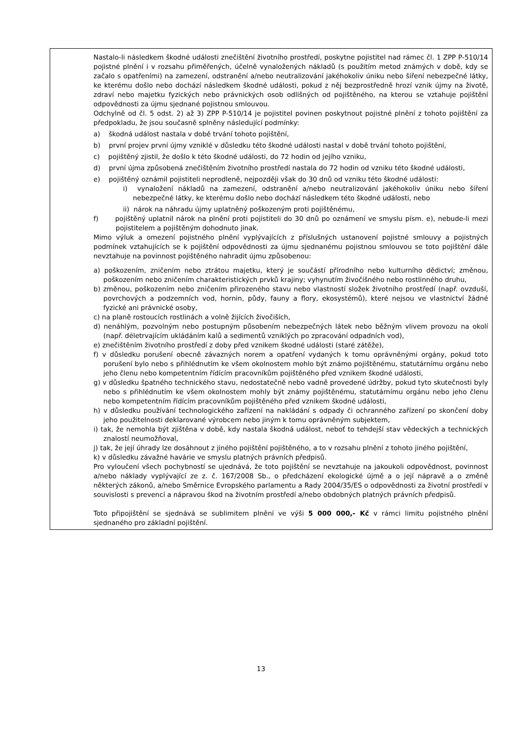| | Nastalo-li následkem škodné události znečištění životního prostředí, poskytne pojistitel nad rámec čl. 1 ZPP P-510/14 pojistné plnění i v rozsahu přiměřených, účelně vynaložených nákladů (s použitím metod známých v době, kdy se začalo s opatřeními) na zamezení, odstranění a/nebo neutralizování jakéhokoliv úniku nebo šíření nebezpečné látky, ke kterému došlo nebo dochází následkem škodné události, pokud z něj bezprostředně hrozí vznik újmy na životě, zdraví nebo majetku fyzických nebo právnických osob odlišných od pojištěného, na kterou se vztahuje pojištění odpovědnosti za újmu sjednané pojistnou smlouvou. Odchylně od čl. 5 odst. 2) až 3) ZPP P-510/14 je pojistitel povinen poskytnout pojistné plnění z tohoto pojištění za předpokladu, že jsou současně splněny následující podmínky: a) škodná událost nastala v době trvání tohoto pojištění, b) první projev první újmy vzniklé v důsledku této škodné události nastal v době trvání tohoto pojištění, c) pojištěný zjistil, že došlo k této škodné události, do 72 hodin od jejího vzniku, d) první újma způsobená znečištěním životního prostředí nastala do 72 hodin od vzniku této škodné události, e) pojištěný oznámil pojistiteli neprodleně, nejpozději však do 30 dnů od vzniku této škodné události: i) vynaložení nákladů na zamezení, odstranění a/nebo neutralizování jakéhokoliv úniku nebo šíření nebezpečné látky, ke kterému došlo nebo dochází následkem této škodné události, nebo ii) nárok na náhradu újmy uplatněný poškozeným proti pojištěnému, f) pojištěný uplatnil nárok na plnění proti pojistiteli do 30 dnů po oznámení ve smyslu písm. e), nebude-li mezi pojistitelem a pojištěným dohodnuto jinak. Mimo výluk a omezení pojistného plnění vyplývajících z příslušných ustanovení pojistné smlouvy a pojistných podmínek vztahujících se k pojištění odpovědnosti za újmu sjednanému pojistnou smlouvou se toto pojištění dále nevztahuje na povinnost pojištěného nahradit újmu způsobenou: a) poškozením, zničením nebo ztrátou majetku, který je součástí přírodního nebo kulturního dědictví; změnou, poškozením nebo zničením charakteristických prvků krajiny; vyhynutím živočišného nebo rostlinného druhu, b) změnou, poškozením nebo zničením přirozeného stavu nebo vlastností složek životního prostředí (např. ovzduší, povrchových a podzemních vod, hornin, půdy, fauny a flory, ekosystémů), které nejsou ve vlastnictví žádné fyzické ani právnické osoby, c) na planě rostoucích rostlinách a volně žijících živočiších, d) nenáhlým, pozvolným nebo postupným působením nebezpečných látek nebo běžným vlivem provozu na okolí (např. déletrvajícím ukládáním kalů a sedimentů vzniklých po zpracování odpadních vod), e) znečištěním životního prostředí z doby před vznikem škodné události (staré zátěže), f) v důsledku porušení obecně závazných norem a opatření vydaných k tomu oprávněnými orgány, pokud toto porušení bylo nebo s přihlédnutím ke všem okolnostem mohlo být známo pojištěnému, statutárnímu orgánu nebo jeho členu nebo kompetentním řídícím pracovníkům pojištěného před vznikem škodné události, g) v důsledku špatného technického stavu, nedostatečně nebo vadně provedené údržby, pokud tyto skutečnosti byly nebo s přihlédnutím ke všem okolnostem mohly být známy pojištěnému, statutárnímu orgánu nebo jeho členu nebo kompetentním řídícím pracovníkům pojištěného před vznikem škodné události, h) v důsledku používání technologického zařízení na nakládání s odpady či ochranného zařízení po skončení doby jeho použitelnosti deklarované výrobcem nebo jiným k tomu oprávněným subjektem, i) tak, že nemohla být zjištěna v době, kdy nastala škodná událost, neboť to tehdejší stav vědeckých a technických znalostí neumožňoval, j) tak, že její úhrady lze dosáhnout z jiného pojištění pojištěného, a to v rozsahu plnění z tohoto jiného pojištění, k) v důsledku závažné havárie ve smyslu platných právních předpisů. Pro vyloučení všech pochybností se ujednává, že toto pojištění se nevztahuje na jakoukoli odpovědnost, povinnost a/nebo náklady vyplývající ze z. č. 167/2008 Sb., o předcházení ekologické újmě a o její nápravě a o změně některých zákonů, a/nebo Směrnice Evropského parlamentu a Rady 2004/35/ES o odpovědnosti za životní prostředí v souvislosti s prevencí a nápravou škod na životním prostředí a/nebo obdobných platných právních předpisů. Toto připojištění se sjednává se sublimitem plnění ve výši 5 000 000,- Kč v rámci limitu pojistného plnění sjednaného pro základní pojištění. |
13